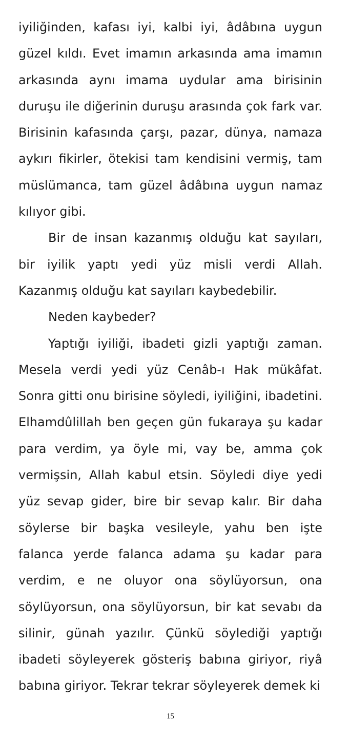iyiliğinden, kafası iyi, kalbi iyi, âdâbına uygun güzel kıldı. Evet imamın arkasında ama imamın arkasında aynı imama uydular ama birisinin duruşu ile diğerinin duruşu arasında çok fark var. Birisinin kafasında çarşı, pazar, dünya, namaza aykırı fikirler, ötekisi tam kendisini vermiş, tam müslümanca, tam güzel âdâbına uygun namaz kılıyor gibi.
Bir de insan kazanmış olduğu kat sayıları, bir iyilik yaptı yedi yüz misli verdi Allah. Kazanmış olduğu kat sayıları kaybedebilir.
Neden kaybeder?
Yaptığı iyiliği, ibadeti gizli yaptığı zaman. Mesela verdi yedi yüz Cenâb-ı Hak mükâfat. Sonra gitti onu birisine söyledi, iyiliğini, ibadetini. Elhamdûlillah ben geçen gün fukaraya şu kadar para verdim, ya öyle mi, vay be, amma çok vermişsin, Allah kabul etsin. Söyledi diye yedi yüz sevap gider, bire bir sevap kalır. Bir daha söylerse bir başka vesileyle, yahu ben işte falanca yerde falanca adama şu kadar para verdim, e ne oluyor ona söylüyorsun, ona söylüyorsun, ona söylüyorsun, bir kat sevabı da silinir, günah yazılır. Çünkü söylediği yaptığı ibadeti söyleyerek gösteriş babına giriyor, riyâ babına giriyor. Tekrar tekrar söyleyerek demek ki
15